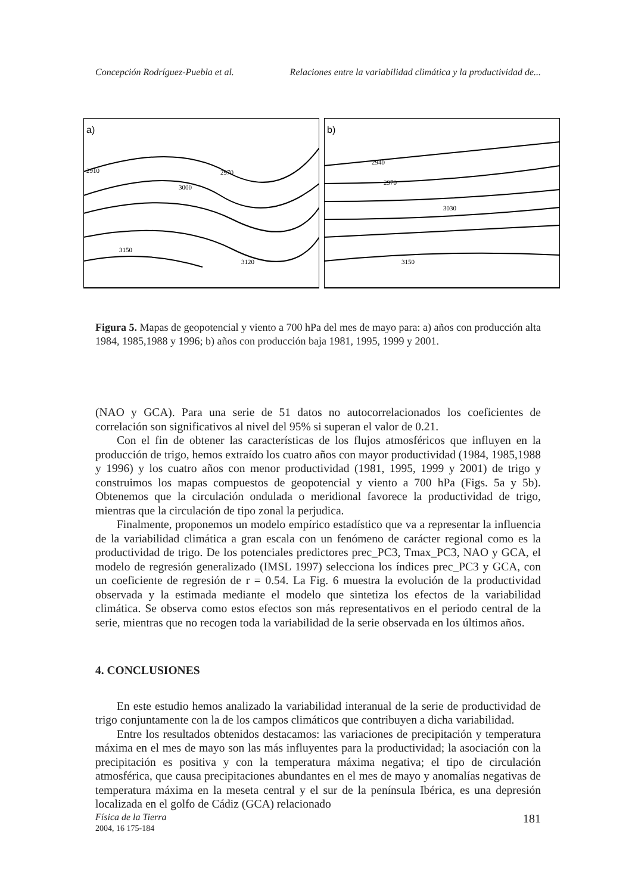Concepción Rodríguez-Puebla et al. Relaciones entre la variabilidad climática y la productividad de...
a)
2910
2970
3000
3150
3120
b)
2940
2970
3030
3150
Figura 5. Mapas de geopotencial y viento a 700 hPa del mes de mayo para: a) años con producción alta 1984, 1985,1988 y 1996; b) años con producción baja 1981, 1995, 1999 y 2001.
(NAO y GCA). Para una serie de 51 datos no autocorrelacionados los coeficientes de correlación son significativos al nivel del 95% si superan el valor de 0.21.
Con el fin de obtener las características de los flujos atmosféricos que influyen en la producción de trigo, hemos extraído los cuatro años con mayor productividad (1984, 1985,1988 y 1996) y los cuatro años con menor productividad (1981, 1995, 1999 y 2001) de trigo y construimos los mapas compuestos de geopotencial y viento a 700 hPa (Figs. 5a y 5b). Obtenemos que la circulación ondulada o meridional favorece la productividad de trigo, mientras que la circulación de tipo zonal la perjudica.
Finalmente, proponemos un modelo empírico estadístico que va a representar la influencia de la variabilidad climática a gran escala con un fenómeno de carácter regional como es la productividad de trigo. De los potenciales predictores prec_PC3, Tmax_PC3, NAO y GCA, el modelo de regresión generalizado (IMSL 1997) selecciona los índices prec_PC3 y GCA, con un coeficiente de regresión de r = 0.54. La Fig. 6 muestra la evolución de la productividad observada y la estimada mediante el modelo que sintetiza los efectos de la variabilidad climática. Se observa como estos efectos son más representativos en el periodo central de la serie, mientras que no recogen toda la variabilidad de la serie observada en los últimos años.
4. CONCLUSIONES
En este estudio hemos analizado la variabilidad interanual de la serie de productividad de trigo conjuntamente con la de los campos climáticos que contribuyen a dicha variabilidad.
Entre los resultados obtenidos destacamos: las variaciones de precipitación y temperatura máxima en el mes de mayo son las más influyentes para la productividad; la asociación con la precipitación es positiva y con la temperatura máxima negativa; el tipo de circulación atmosférica, que causa precipitaciones abundantes en el mes de mayo y anomalías negativas de temperatura máxima en la meseta central y el sur de la península Ibérica, es una depresión localizada en el golfo de Cádiz (GCA) relacionado
Física de la Tierra
2004, 16 175-184
181